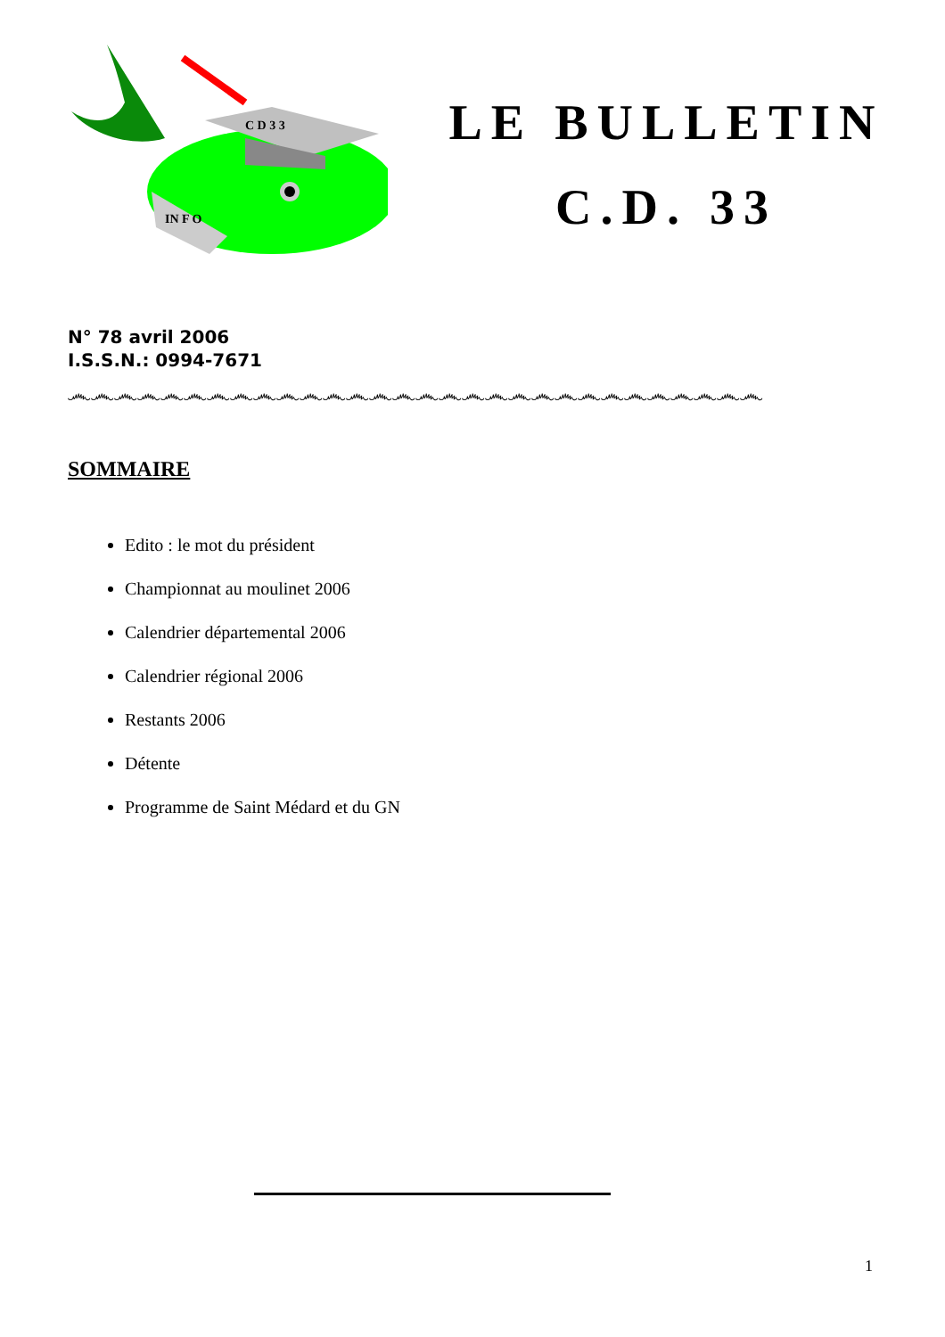C D 3 3
IN F O
LE BULLETIN
C.D. 33
N° 78 avril 2006
I.S.S.N.: 0994-7671
෴෴෴෴෴෴෴෴෴෴෴෴෴෴෴෴෴෴෴෴෴෴෴෴෴෴෴෴෴෴
SOMMAIRE
Edito : le mot du président
Championnat au moulinet 2006
Calendrier départemental 2006
Calendrier régional 2006
Restants 2006
Détente
Programme de Saint Médard et du GN
1